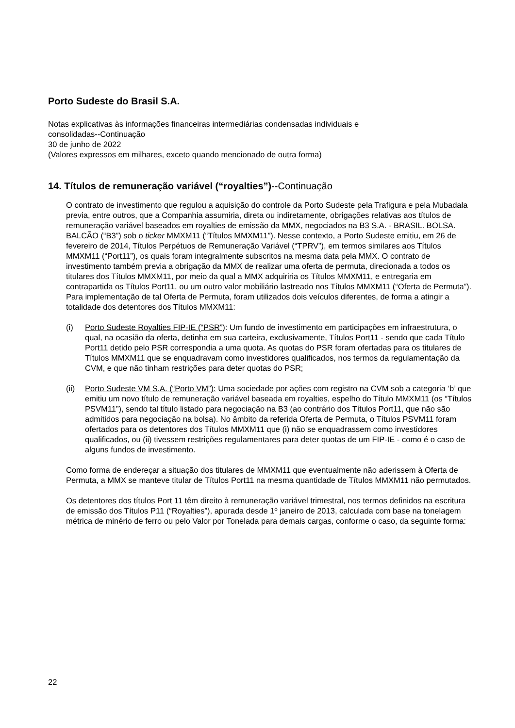Porto Sudeste do Brasil S.A.
Notas explicativas às informações financeiras intermediárias condensadas individuais e
consolidadas--Continuação
30 de junho de 2022
(Valores expressos em milhares, exceto quando mencionado de outra forma)
14. Títulos de remuneração variável (“royalties”)--Continuação
O contrato de investimento que regulou a aquisição do controle da Porto Sudeste pela Trafigura e pela Mubadala previa, entre outros, que a Companhia assumiria, direta ou indiretamente, obrigações relativas aos títulos de remuneração variável baseados em royalties de emissão da MMX, negociados na B3 S.A. - BRASIL. BOLSA. BALCÃO (“B3”) sob o ticker MMXM11 (“Títulos MMXM11”). Nesse contexto, a Porto Sudeste emitiu, em 26 de fevereiro de 2014, Títulos Perpétuos de Remuneração Variável (“TPRV”), em termos similares aos Títulos MMXM11 (“Port11”), os quais foram integralmente subscritos na mesma data pela MMX. O contrato de investimento também previa a obrigação da MMX de realizar uma oferta de permuta, direcionada a todos os titulares dos Títulos MMXM11, por meio da qual a MMX adquiriria os Títulos MMXM11, e entregaria em contrapartida os Títulos Port11, ou um outro valor mobiliário lastreado nos Títulos MMXM11 (“Oferta de Permuta”). Para implementação de tal Oferta de Permuta, foram utilizados dois veículos diferentes, de forma a atingir a totalidade dos detentores dos Títulos MMXM11:
(i) Porto Sudeste Royalties FIP-IE (“PSR”): Um fundo de investimento em participações em infraestrutura, o qual, na ocasião da oferta, detinha em sua carteira, exclusivamente, Títulos Port11 - sendo que cada Título Port11 detido pelo PSR correspondia a uma quota. As quotas do PSR foram ofertadas para os titulares de Títulos MMXM11 que se enquadravam como investidores qualificados, nos termos da regulamentação da CVM, e que não tinham restrições para deter quotas do PSR;
(ii)
Porto Sudeste VM S.A. (“Porto VM”): Uma sociedade por ações com registro na CVM sob a categoria ‘b’ que emitiu um novo título de remuneração variável baseada em royalties, espelho do Título MMXM11 (os “Títulos PSVM11”), sendo tal título listado para negociação na B3 (ao contrário dos Títulos Port11, que não são admitidos para negociação na bolsa). No âmbito da referida Oferta de Permuta, o Títulos PSVM11 foram ofertados para os detentores dos Títulos MMXM11 que (i) não se enquadrassem como investidores qualificados, ou (ii) tivessem restrições regulamentares para deter quotas de um FIP-IE - como é o caso de alguns fundos de investimento.
Como forma de endereçar a situação dos titulares de MMXM11 que eventualmente não aderissem à Oferta de Permuta, a MMX se manteve titular de Títulos Port11 na mesma quantidade de Títulos MMXM11 não permutados.
Os detentores dos títulos Port 11 têm direito à remuneração variável trimestral, nos termos definidos na escritura de emissão dos Títulos P11 (“Royalties”), apurada desde 1º janeiro de 2013, calculada com base na tonelagem métrica de minério de ferro ou pelo Valor por Tonelada para demais cargas, conforme o caso, da seguinte forma:
22